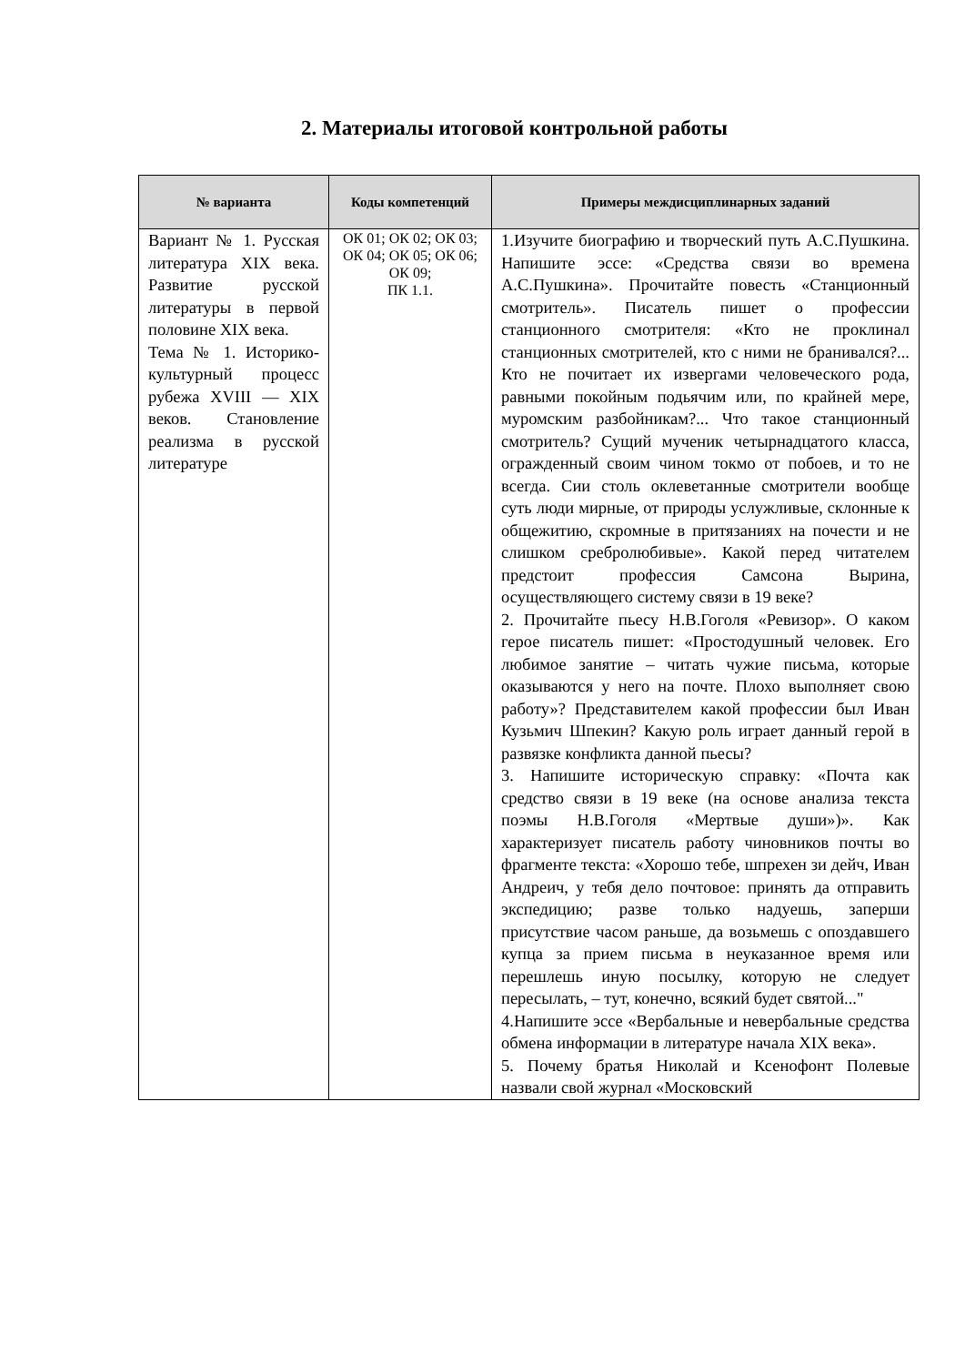2. Материалы итоговой контрольной работы
| № варианта | Коды компетенций | Примеры междисциплинарных заданий |
| --- | --- | --- |
| Вариант № 1. Русская литература XIX века. Развитие русской литературы в первой половине XIX века. Тема № 1. Историко-культурный процесс рубежа XVIII — XIX веков. Становление реализма в русской литературе | ОК 01; ОК 02; ОК 03; ОК 04; ОК 05; ОК 06; ОК 09; ПК 1.1. | 1.Изучите биографию и творческий путь А.С.Пушкина. Напишите эссе: «Средства связи во времена А.С.Пушкина». Прочитайте повесть «Станционный смотритель». Писатель пишет о профессии станционного смотрителя: «Кто не проклинал станционных смотрителей, кто с ними не бранивался?... Кто не почитает их извергами человеческого рода, равными покойным подьячим или, по крайней мере, муромским разбойникам?... Что такое станционный смотритель? Сущий мученик четырнадцатого класса, огражденный своим чином токмо от побоев, и то не всегда. Сии столь оклеветанные смотрители вообще суть люди мирные, от природы услужливые, склонные к общежитию, скромные в притязаниях на почести и не слишком сребролюбивые». Какой перед читателем предстоит профессия Самсона Вырина, осуществляющего систему связи в 19 веке? 2. Прочитайте пьесу Н.В.Гоголя «Ревизор». О каком герое писатель пишет: «Простодушный человек. Его любимое занятие – читать чужие письма, которые оказываются у него на почте. Плохо выполняет свою работу»? Представителем какой профессии был Иван Кузьмич Шпекин? Какую роль играет данный герой в развязке конфликта данной пьесы? 3. Напишите историческую справку: «Почта как средство связи в 19 веке (на основе анализа текста поэмы Н.В.Гоголя «Мертвые души»)». Как характеризует писатель работу чиновников почты во фрагменте текста: «Хорошо тебе, шпрехен зи дейч, Иван Андреич, у тебя дело почтовое: принять да отправить экспедицию; разве только надуешь, заперши присутствие часом раньше, да возьмешь с опоздавшего купца за прием письма в неуказанное время или перешлешь иную посылку, которую не следует пересылать, – тут, конечно, всякий будет святой..." 4.Напишите эссе «Вербальные и невербальные средства обмена информации в литературе начала XIX века». 5. Почему братья Николай и Ксенофонт Полевые назвали свой журнал «Московский |